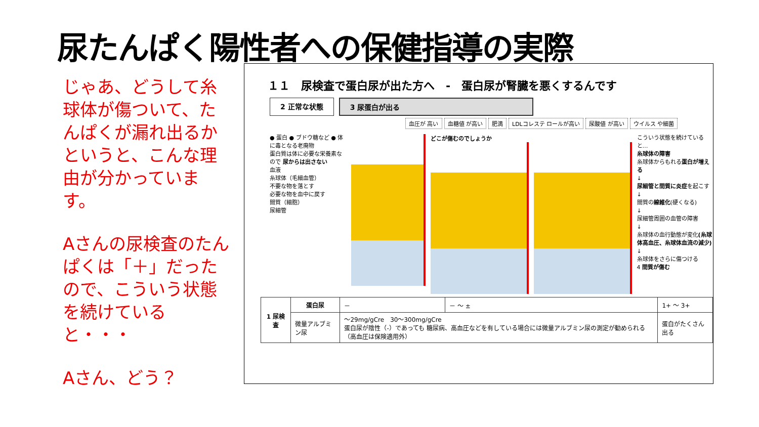尿たんぱく陽性者への保健指導の実際
じゃあ、どうして糸球体が傷ついて、たんぱくが漏れ出るかというと、こんな理由が分かっています。
Aさんの尿検査のたんぱくは「＋」だったので、こういう状態を続けていると・・・
Aさん、どう？
１１　尿検査で蛋白尿が出た方へ　-　蛋白尿が腎臓を悪くするんです
2 正常な状態 3 尿蛋白が出る
血圧が 高い 血糖値 が高い 肥満 LDLコレステ ロールが高い 尿酸値 が高い ウイルス や細菌
● 蛋白 ● ブドウ糖など ● 体に毒となる老廃物
蛋白質は体に必要な栄養素なので 尿からは出さない
血液
糸球体（毛細血管）
不要な物を落とす
必要な物を血中に戻す
間質（細胞）
尿細管
どこが傷むのでしょうか
こういう状態を続けていると…
糸球体の障害
糸球体からもれる蛋白が増える
↓
尿細管と間質に炎症を起こす
↓
間質の線維化(硬くなる)
↓
尿細管周囲の血管の障害
↓
糸球体の血行動態が変化(糸球体高血圧、糸球体血流の減少)
↓
糸球体をさらに傷つける
4 間質が傷む
| 1 尿検査 | 蛋白尿 | － | － ～ ± | 1+ ～ 3+ |
| | 微量アルブミン尿 | ～29mg/gCre 30～300mg/gCre 蛋白尿が陰性（-）であっても 糖尿病、高血圧などを有している場合には微量アルブミン尿の測定が勧められる （高血圧は保険適用外） | | 蛋白がたくさん出る |